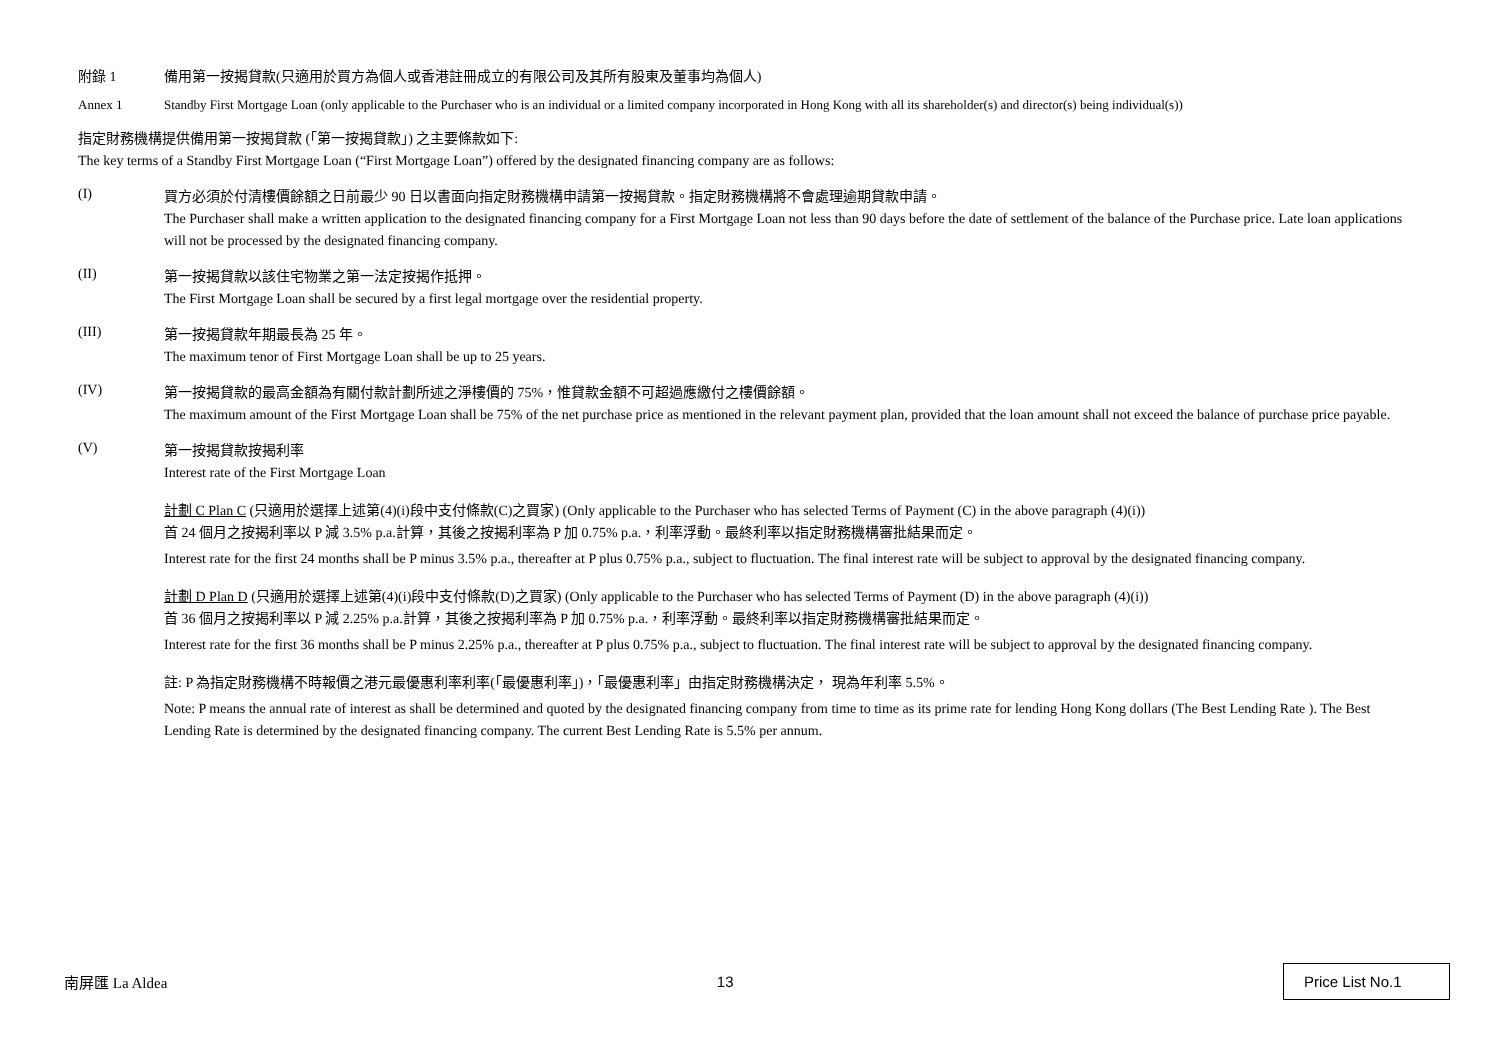附錄 1 備用第一按揭貸款(只適用於買方為個人或香港註冊成立的有限公司及其所有股東及董事均為個人)
Annex 1 Standby First Mortgage Loan (only applicable to the Purchaser who is an individual or a limited company incorporated in Hong Kong with all its shareholder(s) and director(s) being individual(s))
指定財務機構提供備用第一按揭貸款 (「第一按揭貸款」) 之主要條款如下:
The key terms of a Standby First Mortgage Loan (“First Mortgage Loan”) offered by the designated financing company are as follows:
(I)
買方必須於付清樓價餘額之日前最少 90 日以書面向指定財務機構申請第一按揭貸款。指定財務機構將不會處理逾期貸款申請。
The Purchaser shall make a written application to the designated financing company for a First Mortgage Loan not less than 90 days before the date of settlement of the balance of the Purchase price. Late loan applications will not be processed by the designated financing company.
(II)
第一按揭貸款以該住宅物業之第一法定按揭作抵押。
The First Mortgage Loan shall be secured by a first legal mortgage over the residential property.
(III)
第一按揭貸款年期最長為 25 年。
The maximum tenor of First Mortgage Loan shall be up to 25 years.
(IV)
第一按揭貸款的最高金額為有關付款計劃所述之淨樓價的 75%，惟貸款金額不可超過應繳付之樓價餘額。
The maximum amount of the First Mortgage Loan shall be 75% of the net purchase price as mentioned in the relevant payment plan, provided that the loan amount shall not exceed the balance of purchase price payable.
(V)
第一按揭貸款按揭利率
Interest rate of the First Mortgage Loan
計劃 C Plan C (只適用於選擇上述第(4)(i)段中支付條款(C)之買家) (Only applicable to the Purchaser who has selected Terms of Payment (C) in the above paragraph (4)(i))
首 24 個月之按揭利率以 P 減 3.5% p.a.計算，其後之按揭利率為 P 加 0.75% p.a.，利率浮動。最終利率以指定財務機構審批結果而定。
Interest rate for the first 24 months shall be P minus 3.5% p.a., thereafter at P plus 0.75% p.a., subject to fluctuation. The final interest rate will be subject to approval by the designated financing company.
計劃 D Plan D (只適用於選擇上述第(4)(i)段中支付條款(D)之買家) (Only applicable to the Purchaser who has selected Terms of Payment (D) in the above paragraph (4)(i))
首 36 個月之按揭利率以 P 減 2.25% p.a.計算，其後之按揭利率為 P 加 0.75% p.a.，利率浮動。最終利率以指定財務機構審批結果而定。
Interest rate for the first 36 months shall be P minus 2.25% p.a., thereafter at P plus 0.75% p.a., subject to fluctuation. The final interest rate will be subject to approval by the designated financing company.
註: P 為指定財務機構不時報價之港元最優惠利率利率(「最優惠利率」)，「最優惠利率」由指定財務機構決定， 現為年利率 5.5%。
Note: P means the annual rate of interest as shall be determined and quoted by the designated financing company from time to time as its prime rate for lending Hong Kong dollars (The Best Lending Rate ). The Best Lending Rate is determined by the designated financing company. The current Best Lending Rate is 5.5% per annum.
南屏匯 La Aldea 13 Price List No.1